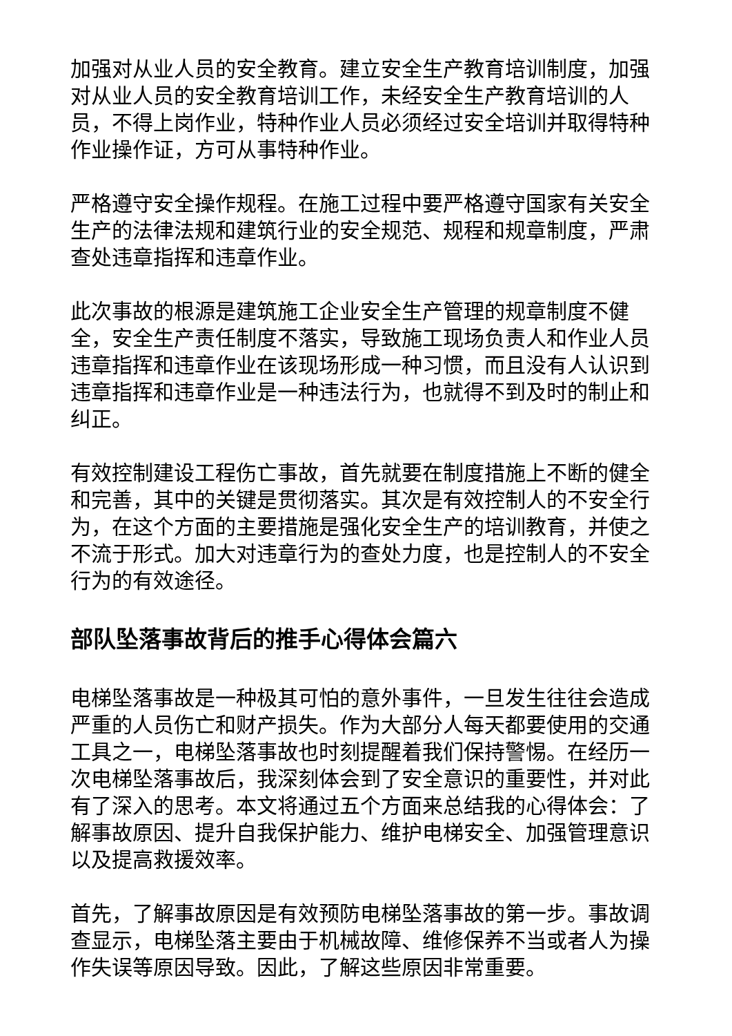加强对从业人员的安全教育。建立安全生产教育培训制度，加强对从业人员的安全教育培训工作，未经安全生产教育培训的人员，不得上岗作业，特种作业人员必须经过安全培训并取得特种作业操作证，方可从事特种作业。
严格遵守安全操作规程。在施工过程中要严格遵守国家有关安全生产的法律法规和建筑行业的安全规范、规程和规章制度，严肃查处违章指挥和违章作业。
此次事故的根源是建筑施工企业安全生产管理的规章制度不健全，安全生产责任制度不落实，导致施工现场负责人和作业人员违章指挥和违章作业在该现场形成一种习惯，而且没有人认识到违章指挥和违章作业是一种违法行为，也就得不到及时的制止和纠正。
有效控制建设工程伤亡事故，首先就要在制度措施上不断的健全和完善，其中的关键是贯彻落实。其次是有效控制人的不安全行为，在这个方面的主要措施是强化安全生产的培训教育，并使之不流于形式。加大对违章行为的查处力度，也是控制人的不安全行为的有效途径。
部队坠落事故背后的推手心得体会篇六
电梯坠落事故是一种极其可怕的意外事件，一旦发生往往会造成严重的人员伤亡和财产损失。作为大部分人每天都要使用的交通工具之一，电梯坠落事故也时刻提醒着我们保持警惕。在经历一次电梯坠落事故后，我深刻体会到了安全意识的重要性，并对此有了深入的思考。本文将通过五个方面来总结我的心得体会：了解事故原因、提升自我保护能力、维护电梯安全、加强管理意识以及提高救援效率。
首先，了解事故原因是有效预防电梯坠落事故的第一步。事故调查显示，电梯坠落主要由于机械故障、维修保养不当或者人为操作失误等原因导致。因此，了解这些原因非常重要。